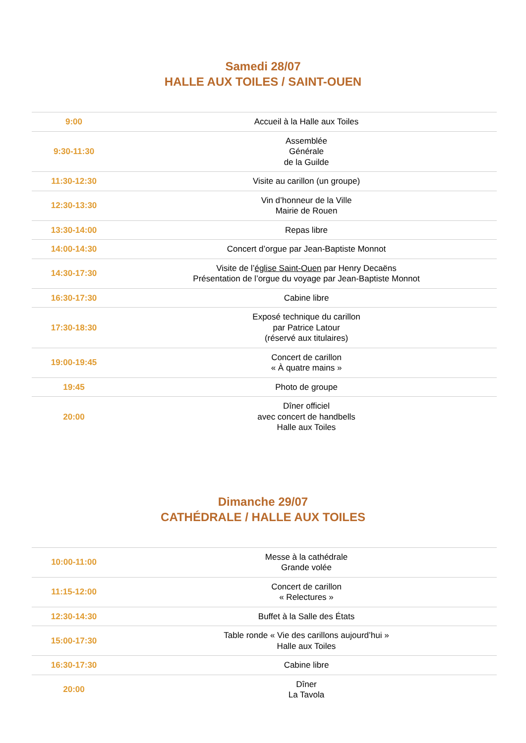Samedi 28/07
HALLE AUX TOILES / SAINT-OUEN
| 9:00 | Accueil à la Halle aux Toiles |
| 9:30-11:30 | Assemblée Générale de la Guilde |
| 11:30-12:30 | Visite au carillon (un groupe) |
| 12:30-13:30 | Vin d’honneur de la Ville Mairie de Rouen |
| 13:30-14:00 | Repas libre |
| 14:00-14:30 | Concert d’orgue par Jean-Baptiste Monnot |
| 14:30-17:30 | Visite de l’ église Saint-Ouen par Henry Decaëns Présentation de l’orgue du voyage par Jean-Baptiste Monnot |
| 16:30-17:30 | Cabine libre |
| 17:30-18:30 | Exposé technique du carillon par Patrice Latour (réservé aux titulaires) |
| 19:00-19:45 | Concert de carillon « À quatre mains » |
| 19:45 | Photo de groupe |
| 20:00 | Dîner officiel avec concert de handbells Halle aux Toiles |
Dimanche 29/07
CATHÉDRALE / HALLE AUX TOILES
| 10:00-11:00 | Messe à la cathédrale Grande volée |
| 11:15-12:00 | Concert de carillon « Relectures » |
| 12:30-14:30 | Buffet à la Salle des États |
| 15:00-17:30 | Table ronde « Vie des carillons aujourd’hui » Halle aux Toiles |
| 16:30-17:30 | Cabine libre |
| 20:00 | Dîner La Tavola |